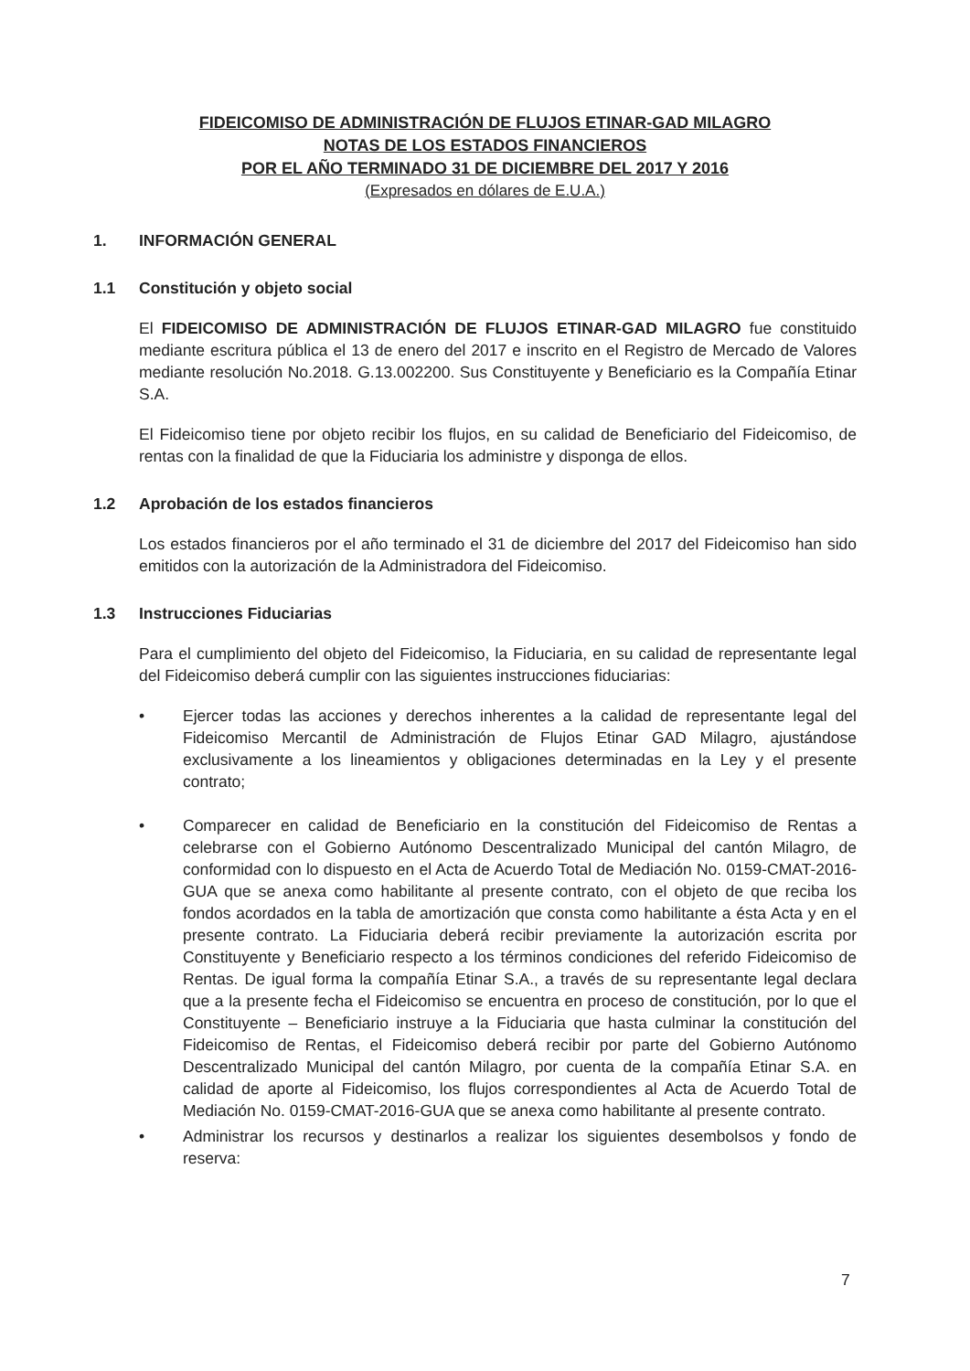FIDEICOMISO DE ADMINISTRACIÓN DE FLUJOS ETINAR-GAD MILAGRO
NOTAS DE LOS ESTADOS FINANCIEROS
POR EL AÑO TERMINADO 31 DE DICIEMBRE DEL 2017 Y 2016
(Expresados en dólares de E.U.A.)
1. INFORMACIÓN GENERAL
1.1 Constitución y objeto social
El FIDEICOMISO DE ADMINISTRACIÓN DE FLUJOS ETINAR-GAD MILAGRO fue constituido mediante escritura pública el 13 de enero del 2017 e inscrito en el Registro de Mercado de Valores mediante resolución No.2018. G.13.002200. Sus Constituyente y Beneficiario es la Compañía Etinar S.A.
El Fideicomiso tiene por objeto recibir los flujos, en su calidad de Beneficiario del Fideicomiso, de rentas con la finalidad de que la Fiduciaria los administre y disponga de ellos.
1.2 Aprobación de los estados financieros
Los estados financieros por el año terminado el 31 de diciembre del 2017 del Fideicomiso han sido emitidos con la autorización de la Administradora del Fideicomiso.
1.3 Instrucciones Fiduciarias
Para el cumplimiento del objeto del Fideicomiso, la Fiduciaria, en su calidad de representante legal del Fideicomiso deberá cumplir con las siguientes instrucciones fiduciarias:
• Ejercer todas las acciones y derechos inherentes a la calidad de representante legal del Fideicomiso Mercantil de Administración de Flujos Etinar GAD Milagro, ajustándose exclusivamente a los lineamientos y obligaciones determinadas en la Ley y el presente contrato;
• Comparecer en calidad de Beneficiario en la constitución del Fideicomiso de Rentas a celebrarse con el Gobierno Autónomo Descentralizado Municipal del cantón Milagro, de conformidad con lo dispuesto en el Acta de Acuerdo Total de Mediación No. 0159-CMAT-2016-GUA que se anexa como habilitante al presente contrato, con el objeto de que reciba los fondos acordados en la tabla de amortización que consta como habilitante a ésta Acta y en el presente contrato. La Fiduciaria deberá recibir previamente la autorización escrita por Constituyente y Beneficiario respecto a los términos condiciones del referido Fideicomiso de Rentas. De igual forma la compañía Etinar S.A., a través de su representante legal declara que a la presente fecha el Fideicomiso se encuentra en proceso de constitución, por lo que el Constituyente – Beneficiario instruye a la Fiduciaria que hasta culminar la constitución del Fideicomiso de Rentas, el Fideicomiso deberá recibir por parte del Gobierno Autónomo Descentralizado Municipal del cantón Milagro, por cuenta de la compañía Etinar S.A. en calidad de aporte al Fideicomiso, los flujos correspondientes al Acta de Acuerdo Total de Mediación No. 0159-CMAT-2016-GUA que se anexa como habilitante al presente contrato.
• Administrar los recursos y destinarlos a realizar los siguientes desembolsos y fondo de reserva:
7